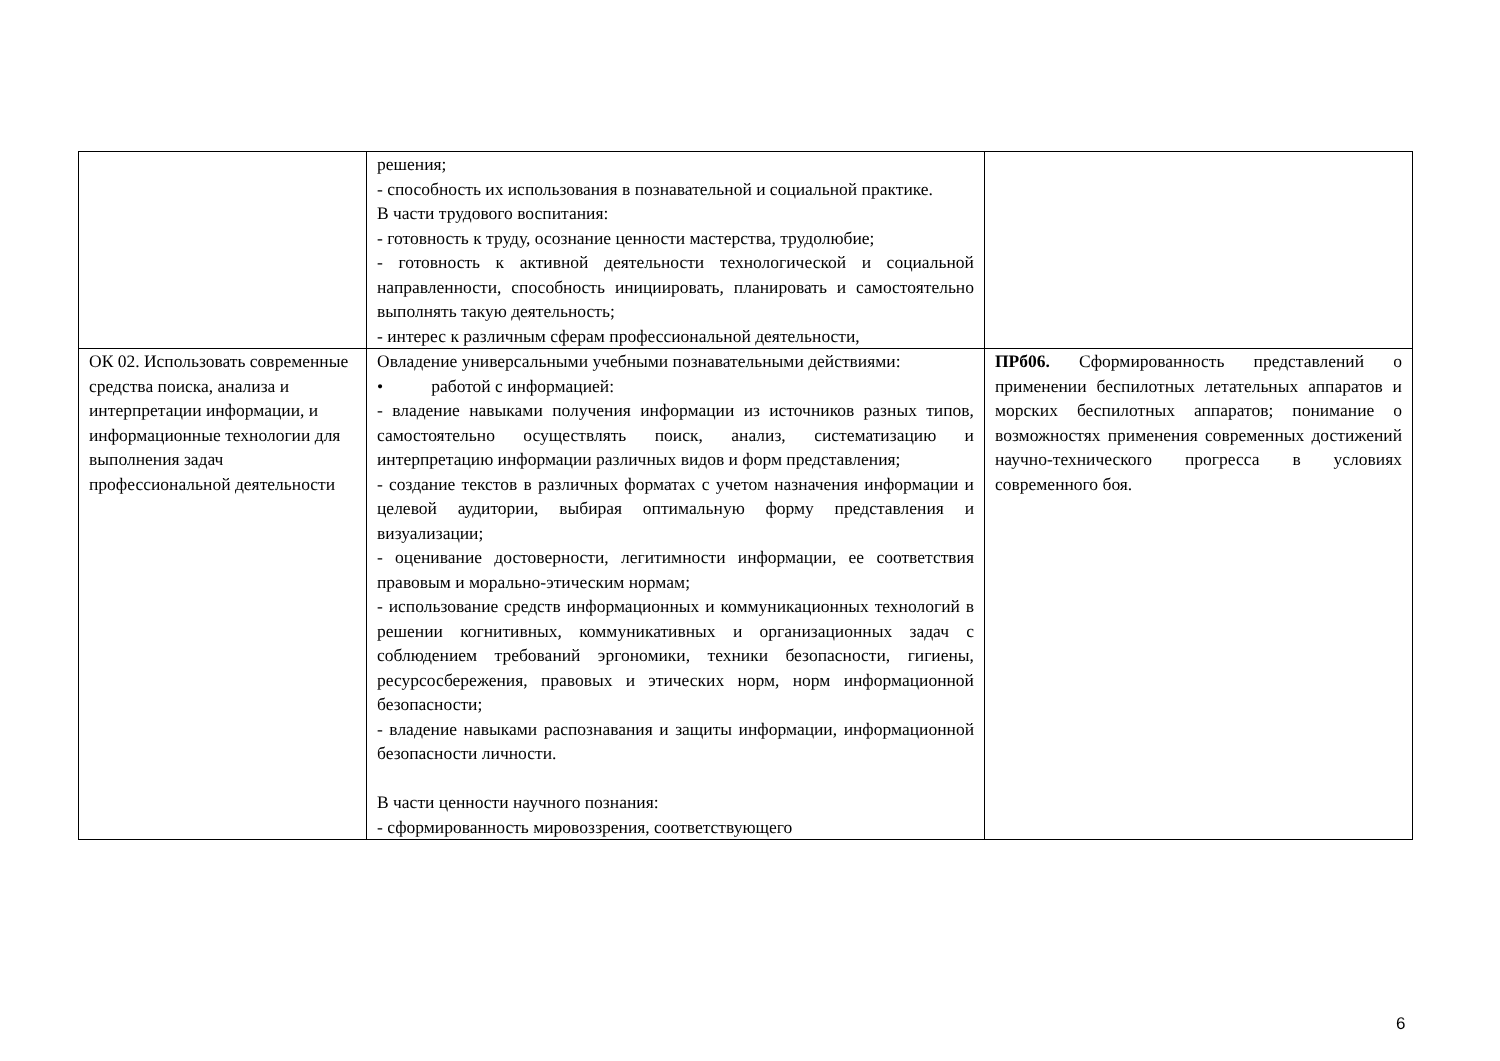| | решения; - способность их использования в познавательной и социальной практике. В части трудового воспитания: - готовность к труду, осознание ценности мастерства, трудолюбие; - готовность к активной деятельности технологической и социальной направленности, способность инициировать, планировать и самостоятельно выполнять такую деятельность; - интерес к различным сферам профессиональной деятельности, | |
| ОК 02. Использовать современные средства поиска, анализа и интерпретации информации, и информационные технологии для выполнения задач профессиональной деятельности | Овладение универсальными учебными познавательными действиями: • работой с информацией: - владение навыками получения информации из источников разных типов, самостоятельно осуществлять поиск, анализ, систематизацию и интерпретацию информации различных видов и форм представления; - создание текстов в различных форматах с учетом назначения информации и целевой аудитории, выбирая оптимальную форму представления и визуализации; - оценивание достоверности, легитимности информации, ее соответствия правовым и морально-этическим нормам; - использование средств информационных и коммуникационных технологий в решении когнитивных, коммуникативных и организационных задач с соблюдением требований эргономики, техники безопасности, гигиены, ресурсосбережения, правовых и этических норм, норм информационной безопасности; - владение навыками распознавания и защиты информации, информационной безопасности личности. В части ценности научного познания: - сформированность мировоззрения, соответствующего | ПРб06. Сформированность представлений о применении беспилотных летательных аппаратов и морских беспилотных аппаратов; понимание о возможностях применения современных достижений научно-технического прогресса в условиях современного боя. |
6